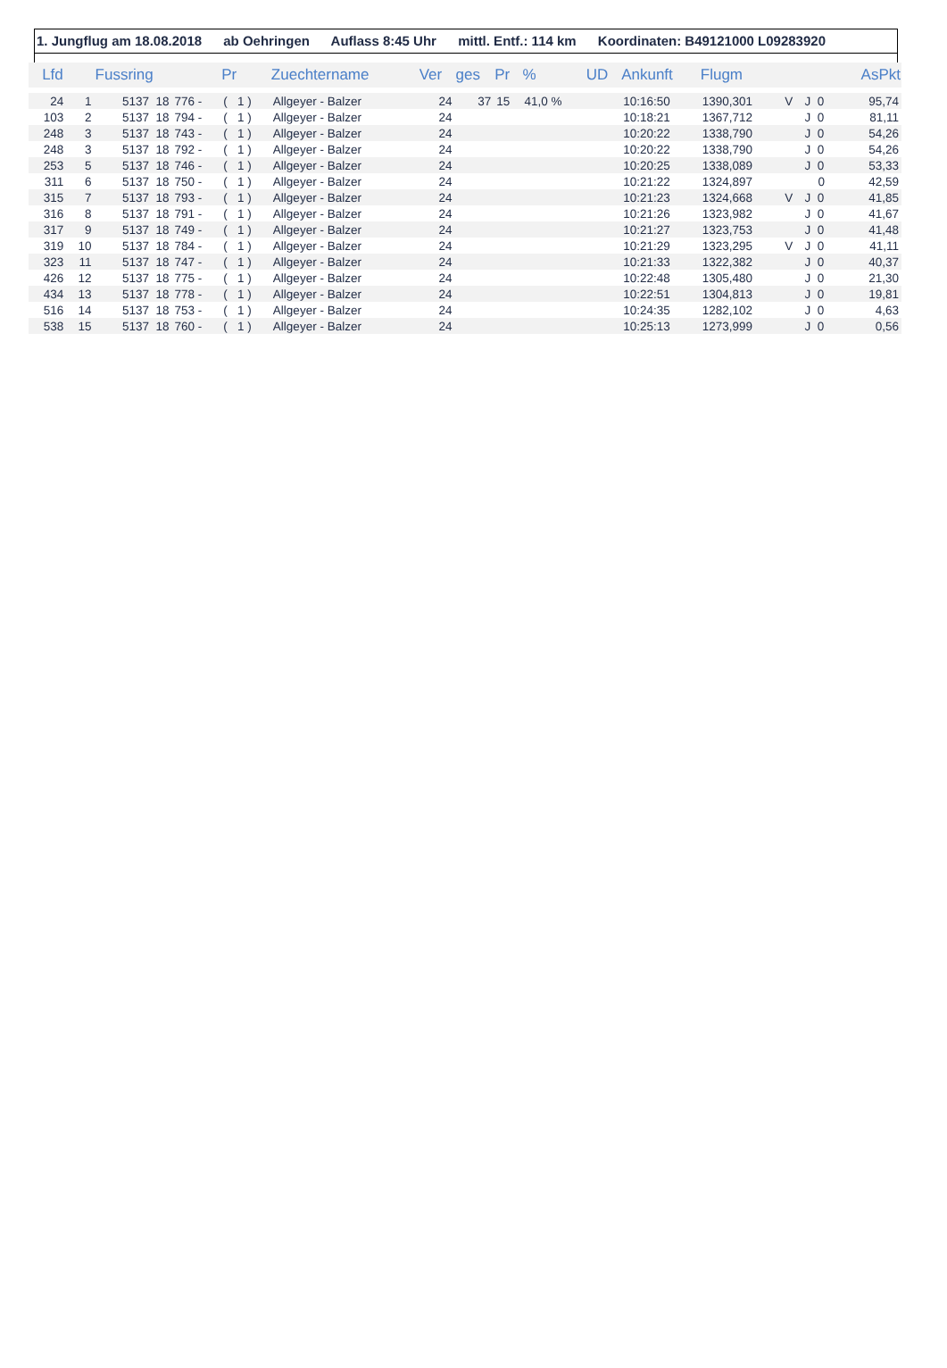1. Jungflug am 18.08.2018 ab Oehringen Auflass 8:45 Uhr mittl. Entf.: 114 km Koordinaten: B49121000 L09283920
| Lfd | | Fussring | | Pr | Zuechtername | Ver | ges | Pr | % | UD | Ankunft | Flugm | | | AsPkt |
| --- | --- | --- | --- | --- | --- | --- | --- | --- | --- | --- | --- | --- | --- | --- | --- |
| 24 | 1 | 5137 18 | 776 - | ( 1 ) | Allgeyer - Balzer | 24 | 37 | 15 | 41,0 % | | 10:16:50 | 1390,301 | V | J 0 | 95,74 |
| 103 | 2 | 5137 18 | 794 - | ( 1 ) | Allgeyer - Balzer | 24 | | | | | 10:18:21 | 1367,712 | | J 0 | 81,11 |
| 248 | 3 | 5137 18 | 743 - | ( 1 ) | Allgeyer - Balzer | 24 | | | | | 10:20:22 | 1338,790 | | J 0 | 54,26 |
| 248 | 3 | 5137 18 | 792 - | ( 1 ) | Allgeyer - Balzer | 24 | | | | | 10:20:22 | 1338,790 | | J 0 | 54,26 |
| 253 | 5 | 5137 18 | 746 - | ( 1 ) | Allgeyer - Balzer | 24 | | | | | 10:20:25 | 1338,089 | | J 0 | 53,33 |
| 311 | 6 | 5137 18 | 750 - | ( 1 ) | Allgeyer - Balzer | 24 | | | | | 10:21:22 | 1324,897 | | 0 | 42,59 |
| 315 | 7 | 5137 18 | 793 - | ( 1 ) | Allgeyer - Balzer | 24 | | | | | 10:21:23 | 1324,668 | V | J 0 | 41,85 |
| 316 | 8 | 5137 18 | 791 - | ( 1 ) | Allgeyer - Balzer | 24 | | | | | 10:21:26 | 1323,982 | | J 0 | 41,67 |
| 317 | 9 | 5137 18 | 749 - | ( 1 ) | Allgeyer - Balzer | 24 | | | | | 10:21:27 | 1323,753 | | J 0 | 41,48 |
| 319 | 10 | 5137 18 | 784 - | ( 1 ) | Allgeyer - Balzer | 24 | | | | | 10:21:29 | 1323,295 | V | J 0 | 41,11 |
| 323 | 11 | 5137 18 | 747 - | ( 1 ) | Allgeyer - Balzer | 24 | | | | | 10:21:33 | 1322,382 | | J 0 | 40,37 |
| 426 | 12 | 5137 18 | 775 - | ( 1 ) | Allgeyer - Balzer | 24 | | | | | 10:22:48 | 1305,480 | | J 0 | 21,30 |
| 434 | 13 | 5137 18 | 778 - | ( 1 ) | Allgeyer - Balzer | 24 | | | | | 10:22:51 | 1304,813 | | J 0 | 19,81 |
| 516 | 14 | 5137 18 | 753 - | ( 1 ) | Allgeyer - Balzer | 24 | | | | | 10:24:35 | 1282,102 | | J 0 | 4,63 |
| 538 | 15 | 5137 18 | 760 - | ( 1 ) | Allgeyer - Balzer | 24 | | | | | 10:25:13 | 1273,999 | | J 0 | 0,56 |